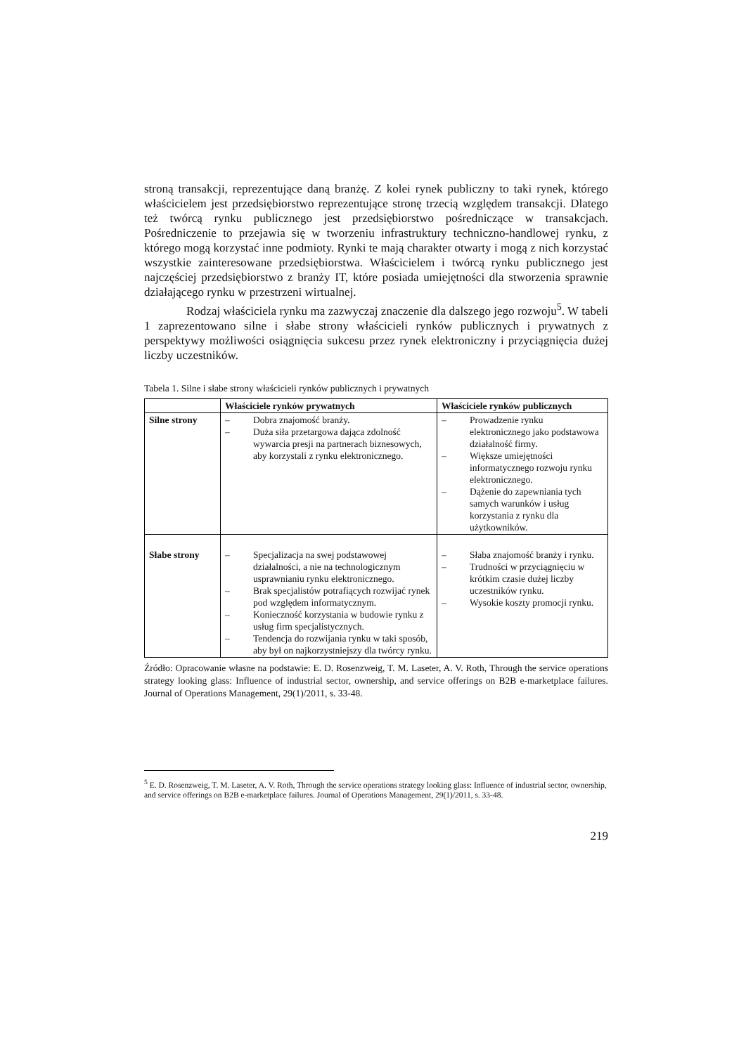stroną transakcji, reprezentujące daną branżę. Z kolei rynek publiczny to taki rynek, którego właścicielem jest przedsiębiorstwo reprezentujące stronę trzecią względem transakcji. Dlatego też twórcą rynku publicznego jest przedsiębiorstwo pośredniczące w transakcjach. Pośredniczenie to przejawia się w tworzeniu infrastruktury techniczno-handlowej rynku, z którego mogą korzystać inne podmioty. Rynki te mają charakter otwarty i mogą z nich korzystać wszystkie zainteresowane przedsiębiorstwa. Właścicielem i twórcą rynku publicznego jest najczęściej przedsiębiorstwo z branży IT, które posiada umiejętności dla stworzenia sprawnie działającego rynku w przestrzeni wirtualnej.
Rodzaj właściciela rynku ma zazwyczaj znaczenie dla dalszego jego rozwoju<sup>5</sup>. W tabeli 1 zaprezentowano silne i słabe strony właścicieli rynków publicznych i prywatnych z perspektywy możliwości osiągnięcia sukcesu przez rynek elektroniczny i przyciągnięcia dużej liczby uczestników.
Tabela 1. Silne i słabe strony właścicieli rynków publicznych i prywatnych
| | Właściciele rynków prywatnych | Właściciele rynków publicznych |
| --- | --- | --- |
| Silne strony | – Dobra znajomość branży. – Duża siła przetargowa dająca zdolność wywarcia presji na partnerach biznesowych, aby korzystali z rynku elektronicznego. | – Prowadzenie rynku elektronicznego jako podstawowa działalność firmy. – Większe umiejętności informatycznego rozwoju rynku elektronicznego. – Dążenie do zapewniania tych samych warunków i usług korzystania z rynku dla użytkowników. |
| Słabe strony | – Specjalizacja na swej podstawowej działalności, a nie na technologicznym usprawnianiu rynku elektronicznego. – Brak specjalistów potrafiących rozwijać rynek pod względem informatycznym. – Konieczność korzystania w budowie rynku z usług firm specjalistycznych. – Tendencja do rozwijania rynku w taki sposób, aby był on najkorzystniejszy dla twórcy rynku. | – Słaba znajomość branży i rynku. – Trudności w przyciągnięciu w krótkim czasie dużej liczby uczestników rynku. – Wysokie koszty promocji rynku. |
Źródło: Opracowanie własne na podstawie: E. D. Rosenzweig, T. M. Laseter, A. V. Roth, Through the service operations strategy looking glass: Influence of industrial sector, ownership, and service offerings on B2B e-marketplace failures. Journal of Operations Management, 29(1)/2011, s. 33-48.
<sup>5</sup> E. D. Rosenzweig, T. M. Laseter, A. V. Roth, Through the service operations strategy looking glass: Influence of industrial sector, ownership, and service offerings on B2B e-marketplace failures. Journal of Operations Management, 29(1)/2011, s. 33-48.
219